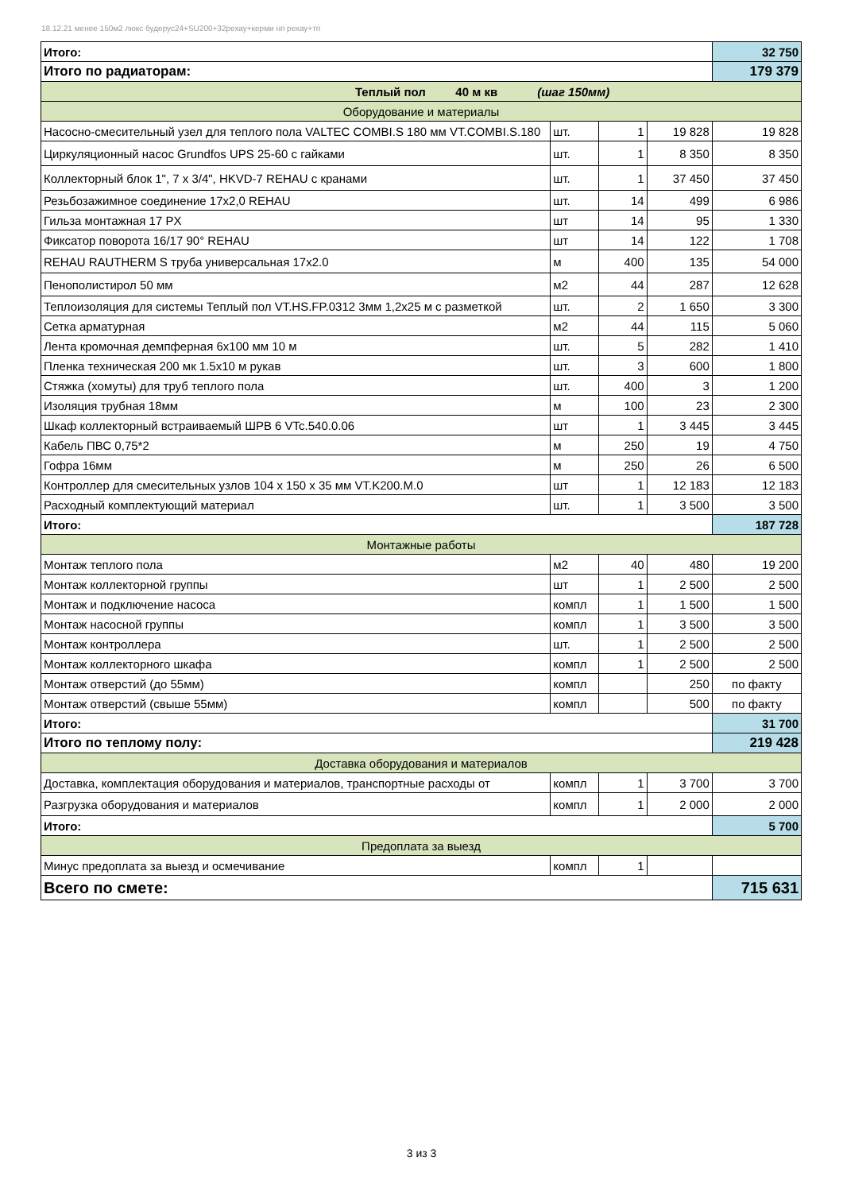18.12.21 менее 150м2 люкс будерус24+SU200+32рехау+керми нп рехау+тп
| Итого: | | | | 32 750 |
| Итого по радиаторам: | | | | 179 379 |
| Теплый пол 40 м кв (шаг 150мм) | | | | |
| Оборудование и материалы | | | | |
| Насосно-смесительный узел для теплого пола VALTEC COMBI.S 180 мм VT.COMBI.S.180 | шт. | 1 | 19 828 | 19 828 |
| Циркуляционный насос Grundfos UPS 25-60 с гайками | шт. | 1 | 8 350 | 8 350 |
| Коллекторный блок 1", 7 x 3/4", HKVD-7 REHAU с кранами | шт. | 1 | 37 450 | 37 450 |
| Резьбозажимное соединение 17x2,0 REHAU | шт. | 14 | 499 | 6 986 |
| Гильза монтажная 17 PX | шт | 14 | 95 | 1 330 |
| Фиксатор поворота 16/17 90° REHAU | шт | 14 | 122 | 1 708 |
| REHAU RAUTHERM S труба универсальная 17x2.0 | м | 400 | 135 | 54 000 |
| Пенополистирол 50 мм | м2 | 44 | 287 | 12 628 |
| Теплоизоляция для системы Теплый пол VT.HS.FP.0312 3мм 1,2x25 м с разметкой | шт. | 2 | 1 650 | 3 300 |
| Сетка арматурная | м2 | 44 | 115 | 5 060 |
| Лента кромочная демпферная 6x100 мм 10 м | шт. | 5 | 282 | 1 410 |
| Пленка техническая 200 мк 1.5x10 м рукав | шт. | 3 | 600 | 1 800 |
| Стяжка (хомуты) для труб теплого пола | шт. | 400 | 3 | 1 200 |
| Изоляция трубная 18мм | м | 100 | 23 | 2 300 |
| Шкаф коллекторный встраиваемый ШРВ 6 VTc.540.0.06 | шт | 1 | 3 445 | 3 445 |
| Кабель ПВС 0,75*2 | м | 250 | 19 | 4 750 |
| Гофра 16мм | м | 250 | 26 | 6 500 |
| Контроллер для смесительных узлов 104 x 150 x 35 мм VT.K200.M.0 | шт | 1 | 12 183 | 12 183 |
| Расходный комплектующий материал | шт. | 1 | 3 500 | 3 500 |
| Итого: | | | | 187 728 |
| Монтажные работы | | | | |
| Монтаж теплого пола | м2 | 40 | 480 | 19 200 |
| Монтаж коллекторной группы | шт | 1 | 2 500 | 2 500 |
| Монтаж и подключение насоса | компл | 1 | 1 500 | 1 500 |
| Монтаж насосной группы | компл | 1 | 3 500 | 3 500 |
| Монтаж контроллера | шт. | 1 | 2 500 | 2 500 |
| Монтаж коллекторного шкафа | компл | 1 | 2 500 | 2 500 |
| Монтаж отверстий (до 55мм) | компл | | 250 | по факту |
| Монтаж отверстий (свыше 55мм) | компл | | 500 | по факту |
| Итого: | | | | 31 700 |
| Итого по теплому полу: | | | | 219 428 |
| Доставка оборудования и материалов | | | | |
| Доставка, комплектация оборудования и материалов, транспортные расходы от | компл | 1 | 3 700 | 3 700 |
| Разгрузка оборудования и материалов | компл | 1 | 2 000 | 2 000 |
| Итого: | | | | 5 700 |
| Предоплата за выезд | | | | |
| Минус предоплата за выезд и осмечивание | компл | 1 | | |
| Всего по смете: | | | | 715 631 |
3 из 3